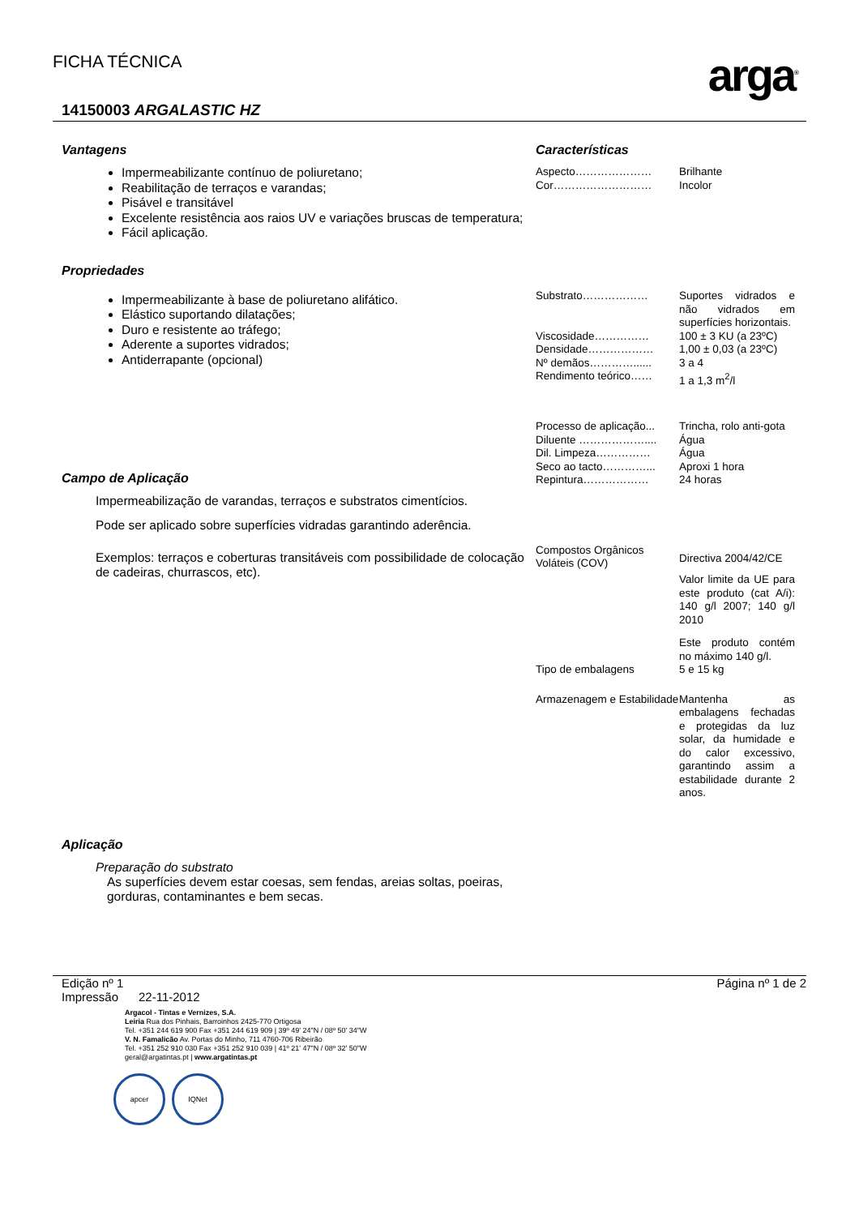FICHA TÉCNICA
arga<sup>®</sup>
14150003 ARGALASTIC HZ
Vantagens
Impermeabilizante contínuo de poliuretano;
Reabilitação de terraços e varandas;
Pisável e transitável
Excelente resistência aos raios UV e variações bruscas de temperatura;
Fácil aplicação.
Propriedades
Impermeabilizante à base de poliuretano alifático.
Elástico suportando dilatações;
Duro e resistente ao tráfego;
Aderente a suportes vidrados;
Antiderrapante (opcional)
Campo de Aplicação
Impermeabilização de varandas, terraços e substratos cimentícios.
Pode ser aplicado sobre superfícies vidradas garantindo aderência.
Exemplos: terraços e coberturas transitáveis com possibilidade de colocação de cadeiras, churrascos, etc).
Aplicação
Preparação do substrato
As superfícies devem estar coesas, sem fendas, areias soltas, poeiras, gorduras, contaminantes e bem secas.
Características
| Aspecto………………… | Brilhante |
| Cor……………………… | Incolor |
| Substrato……………… | Suportes vidrados e não vidrados em superfícies horizontais. |
| Viscosidade…………… | 100 ± 3 KU (a 23ºC) |
| Densidade……………… | 1,00 ± 0,03 (a 23ºC) |
| Nº demãos…………...... | 3 a 4 |
| Rendimento teórico…… | 1 a 1,3 m<sup>2</sup>/l |
| Processo de aplicação... | Trincha, rolo anti-gota |
| Diluente ……………….... | Água |
| Dil. Limpeza…………… | Água |
| Seco ao tacto…………... | Aproxi 1 hora |
| Repintura……………… | 24 horas |
| Compostos Orgânicos Voláteis (COV) | Directiva 2004/42/CE Valor limite da UE para este produto (cat A/i): 140 g/l 2007; 140 g/l 2010 Este produto contém no máximo 140 g/l. |
| Tipo de embalagens | 5 e 15 kg |
| Armazenagem e Estabilidade | Mantenha as embalagens fechadas e protegidas da luz solar, da humidade e do calor excessivo, garantindo assim a estabilidade durante 2 anos. |
Edição nº 1
Impressão 22-11-2012
Página nº 1 de 2
Argacol - Tintas e Vernizes, S.A.
Leiria Rua dos Pinhais, Barroinhos 2425-770 Ortigosa
Tel. +351 244 619 900 Fax +351 244 619 909 | 39º 49' 24"N / 08º 50' 34"W
V. N. Famalicão Av. Portas do Minho, 711 4760-706 Ribeirão
Tel. +351 252 910 030 Fax +351 252 910 039 | 41º 21' 47"N / 08º 32' 50"W
geral@argatintas.pt | www.argatintas.pt
apcer IQNet